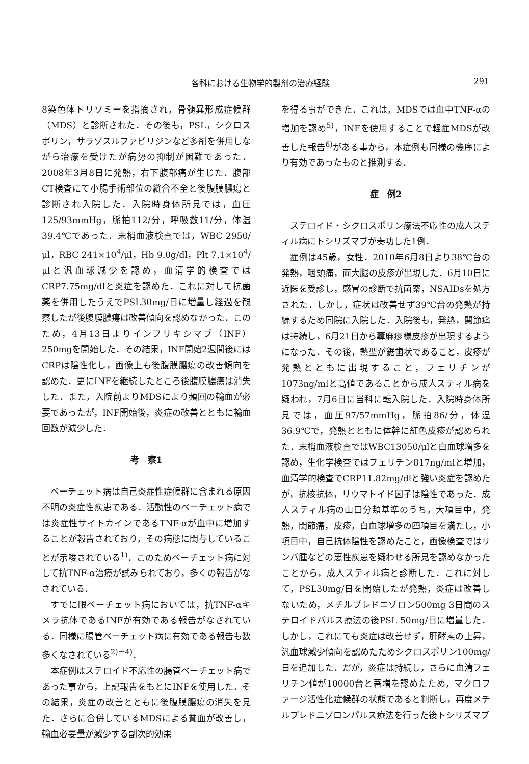各科における生物学的製剤の治療経験 291
8染色体トリソミーを指摘され，骨髄異形成症候群（MDS）と診断された．その後も，PSL，シクロスポリン，サラゾスルファピリジンなど多剤を併用しながら治療を受けたが病勢の抑制が困難であった．2008年3月8日に発熱，右下腹部痛が生じた．腹部CT検査にて小腸手術部位の縫合不全と後腹膜膿瘍と診断され入院した．入院時身体所見では，血圧125/93mmHg，脈拍112/分，呼吸数11/分，体温39.4℃であった．末梢血液検査では，WBC 2950/μl，RBC 241×10<sup>4</sup>/μl，Hb 9.0g/dl，Plt 7.1×10<sup>4</sup>/μlと汎血球減少を認め，血清学的検査ではCRP7.75mg/dlと炎症を認めた．これに対して抗菌薬を併用したうえでPSL30mg/日に増量し経過を観察したが後腹膜膿瘍は改善傾向を認めなかった．このため，4月13日よりインフリキシマブ（INF）250mgを開始した．その結果，INF開始2週間後にはCRPは陰性化し，画像上も後腹膜膿瘍の改善傾向を認めた．更にINFを継続したところ後腹膜膿瘍は消失した．また，入院前よりMDSにより頻回の輸血が必要であったが，INF開始後，炎症の改善とともに輸血回数が減少した．
考　察1
ベーチェット病は自己炎症性症候群に含まれる原因不明の炎症性疾患である．活動性のベーチェット病では炎症性サイトカインであるTNF-αが血中に増加することが報告されており，その病態に関与していることが示唆されている<sup>1)</sup>．このためベーチェット病に対して抗TNF-α治療が試みられており，多くの報告がなされている．
すでに眼ベーチェット病においては，抗TNF-αキメラ抗体であるINFが有効である報告がなされている．同様に腸管ベーチェット病に有効である報告も数多くなされている<sup>2)－4)</sup>．
本症例はステロイド不応性の腸管ベーチェット病であった事から，上記報告をもとにINFを使用した．その結果，炎症の改善とともに後腹膜膿瘍の消失を見た．さらに合併しているMDSによる貧血が改善し，輸血必要量が減少する副次的効果
を得る事ができた．これは，MDSでは血中TNF-αの増加を認め<sup>5)</sup>，INFを使用することで軽症MDSが改善した報告<sup>6)</sup>がある事から，本症例も同様の機序により有効であったものと推測する．
症　例2
ステロイド・シクロスポリン療法不応性の成人スティル病にトシリズマブが奏功した1例．
症例は45歳，女性．2010年6月8日より38℃台の発熱，咽頭痛，両大腿の皮疹が出現した．6月10日に近医を受診し，感冒の診断で抗菌薬，NSAIDsを処方された．しかし，症状は改善せず39℃台の発熱が持続するため同院に入院した．入院後も，発熱，関節痛は持続し，6月21日から蕁麻疹様皮疹が出現するようになった．その後，熱型が鋸歯状であること，皮疹が発熱とともに出現すること，フェリチンが1073ng/mlと高値であることから成人スティル病を疑われ，7月6日に当科に転入院した．入院時身体所見では，血圧97/57mmHg，脈拍86/分，体温36.9℃で，発熱とともに体幹に紅色皮疹が認められた．末梢血液検査ではWBC13050/μlと白血球増多を認め，生化学検査ではフェリチン817ng/mlと増加，血清学的検査でCRP11.82mg/dlと強い炎症を認めたが，抗核抗体，リウマトイド因子は陰性であった．成人スティル病の山口分類基準のうち，大項目中，発熱，関節痛，皮疹，白血球増多の四項目を満たし，小項目中，自己抗体陰性を認めたこと，画像検査ではリンパ腫などの悪性疾患を疑わせる所見を認めなかったことから，成人スティル病と診断した．これに対して，PSL30mg/日を開始したが発熱，炎症は改善しないため，メチルプレドニゾロン500mg 3日間のステロイドパルス療法の後PSL 50mg/日に増量した．しかし，これにても炎症は改善せず，肝酵素の上昇，汎血球減少傾向を認めたためシクロスポリン100mg/日を追加した．だが，炎症は持続し，さらに血清フェリチン値が10000台と著増を認めたため，マクロファージ活性化症候群の状態であると判断し，再度メチルプレドニゾロンパルス療法を行った後トシリズマブ